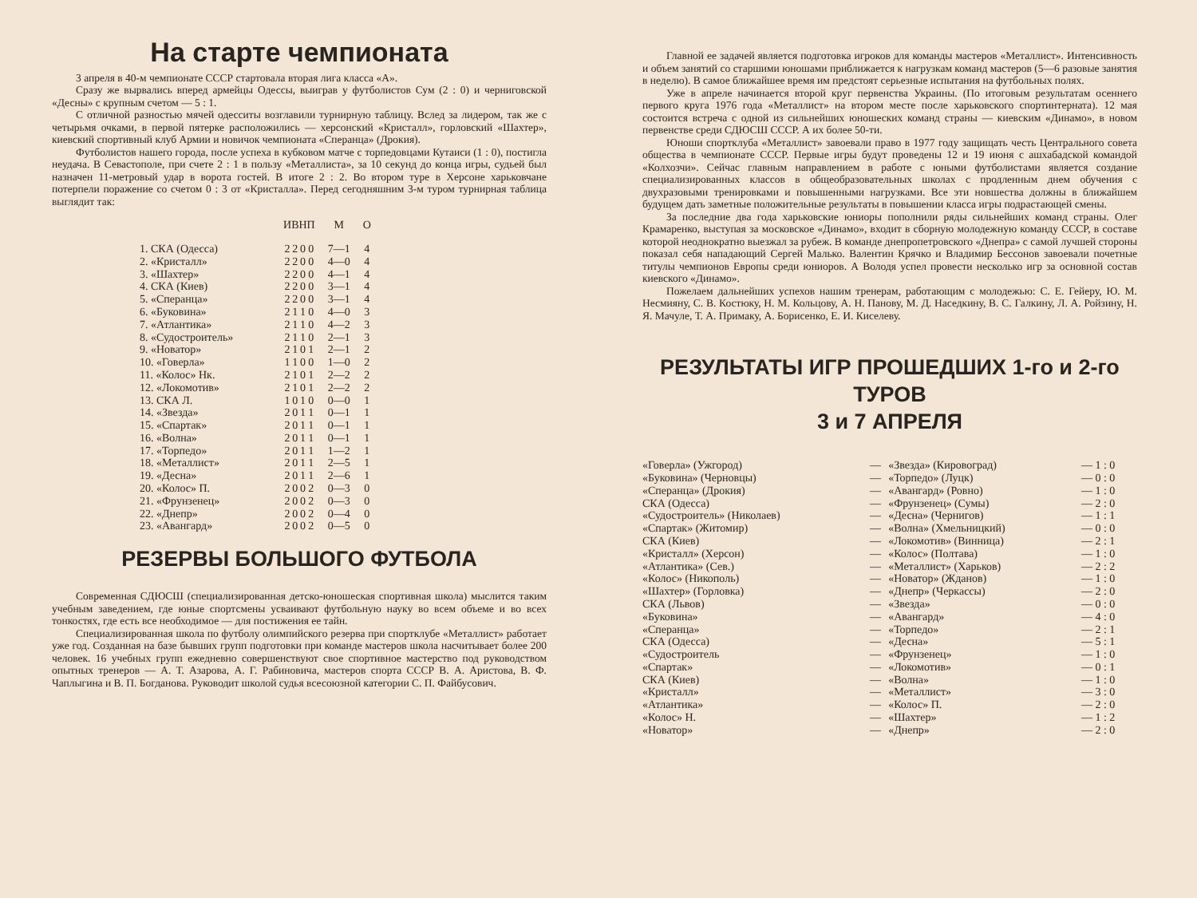На старте чемпионата
3 апреля в 40-м чемпионате СССР стартовала вторая лига класса «А».
Сразу же вырвались вперед армейцы Одессы, выиграв у футболистов Сум (2 : 0) и черниговской «Десны» с крупным счетом — 5 : 1.
С отличной разностью мячей одесситы возглавили турнирную таблицу. Вслед за лидером, так же с четырьмя очками, в первой пятерке расположились — херсонский «Кристалл», горловский «Шахтер», киевский спортивный клуб Армии и новичок чемпионата «Сперанца» (Дрокия).
Футболистов нашего города, после успеха в кубковом матче с торпедовцами Кутаиси (1 : 0), постигла неудача. В Севастополе, при счете 2 : 1 в пользу «Металлиста», за 10 секунд до конца игры, судьей был назначен 11-метровый удар в ворота гостей. В итоге 2 : 2. Во втором туре в Херсоне харьковчане потерпели поражение со счетом 0 : 3 от «Кристалла». Перед сегодняшним 3-м туром турнирная таблица выглядит так:
| | И | В | Н | П | М | О |
| --- | --- | --- | --- | --- | --- | --- |
| 1. СКА (Одесса) | 2 | 2 | 0 | 0 | 7—1 | 4 |
| 2. «Кристалл» | 2 | 2 | 0 | 0 | 4—0 | 4 |
| 3. «Шахтер» | 2 | 2 | 0 | 0 | 4—1 | 4 |
| 4. СКА (Киев) | 2 | 2 | 0 | 0 | 3—1 | 4 |
| 5. «Сперанца» | 2 | 2 | 0 | 0 | 3—1 | 4 |
| 6. «Буковина» | 2 | 1 | 1 | 0 | 4—0 | 3 |
| 7. «Атлантика» | 2 | 1 | 1 | 0 | 4—2 | 3 |
| 8. «Судостроитель» | 2 | 1 | 1 | 0 | 2—1 | 3 |
| 9. «Новатор» | 2 | 1 | 0 | 1 | 2—1 | 2 |
| 10. «Говерла» | 1 | 1 | 0 | 0 | 1—0 | 2 |
| 11. «Колос» Нк. | 2 | 1 | 0 | 1 | 2—2 | 2 |
| 12. «Локомотив» | 2 | 1 | 0 | 1 | 2—2 | 2 |
| 13. СКА Л. | 1 | 0 | 1 | 0 | 0—0 | 1 |
| 14. «Звезда» | 2 | 0 | 1 | 1 | 0—1 | 1 |
| 15. «Спартак» | 2 | 0 | 1 | 1 | 0—1 | 1 |
| 16. «Волна» | 2 | 0 | 1 | 1 | 0—1 | 1 |
| 17. «Торпедо» | 2 | 0 | 1 | 1 | 1—2 | 1 |
| 18. «Металлист» | 2 | 0 | 1 | 1 | 2—5 | 1 |
| 19. «Десна» | 2 | 0 | 1 | 1 | 2—6 | 1 |
| 20. «Колос» П. | 2 | 0 | 0 | 2 | 0—3 | 0 |
| 21. «Фрунзенец» | 2 | 0 | 0 | 2 | 0—3 | 0 |
| 22. «Днепр» | 2 | 0 | 0 | 2 | 0—4 | 0 |
| 23. «Авангард» | 2 | 0 | 0 | 2 | 0—5 | 0 |
РЕЗЕРВЫ БОЛЬШОГО ФУТБОЛА
Современная СДЮСШ (специализированная детско-юношеская спортивная школа) мыслится таким учебным заведением, где юные спортсмены усваивают футбольную науку во всем объеме и во всех тонкостях, где есть все необходимое — для постижения ее тайн.
Специализированная школа по футболу олимпийского резерва при спортклубе «Металлист» работает уже год. Созданная на базе бывших групп подготовки при команде мастеров школа насчитывает более 200 человек. 16 учебных групп ежедневно совершенствуют свое спортивное мастерство под руководством опытных тренеров — А. Т. Азарова, А. Г. Рабиновича, мастеров спорта СССР В. А. Аристова, В. Ф. Чаплыгина и В. П. Богданова. Руководит школой судья всесоюзной категории С. П. Файбусович.
Главной ее задачей является подготовка игроков для команды мастеров «Металлист». Интенсивность и объем занятий со старшими юношами приближается к нагрузкам команд мастеров (5—6 разовые занятия в неделю). В самое ближайшее время им предстоят серьезные испытания на футбольных полях.
Уже в апреле начинается второй круг первенства Украины. (По итоговым результатам осеннего первого круга 1976 года «Металлист» на втором месте после харьковского спортинтерната). 12 мая состоится встреча с одной из сильнейших юношеских команд страны — киевским «Динамо», в новом первенстве среди СДЮСШ СССР. А их более 50-ти.
Юноши спортклуба «Металлист» завоевали право в 1977 году защищать честь Центрального совета общества в чемпионате СССР. Первые игры будут проведены 12 и 19 июня с ашхабадской командой «Колхозчи». Сейчас главным направлением в работе с юными футболистами является создание специализированных классов в общеобразовательных школах с продленным днем обучения с двухразовыми тренировками и повышенными нагрузками. Все эти новшества должны в ближайшем будущем дать заметные положительные результаты в повышении класса игры подрастающей смены.
За последние два года харьковские юниоры пополнили ряды сильнейших команд страны. Олег Крамаренко, выступая за московское «Динамо», входит в сборную молодежную команду СССР, в составе которой неоднократно выезжал за рубеж. В команде днепропетровского «Днепра» с самой лучшей стороны показал себя нападающий Сергей Малько. Валентин Крячко и Владимир Бессонов завоевали почетные титулы чемпионов Европы среди юниоров. А Володя успел провести несколько игр за основной состав киевского «Динамо».
Пожелаем дальнейших успехов нашим тренерам, работающим с молодежью: С. Е. Гейеру, Ю. М. Несмияну, С. В. Костюку, Н. М. Кольцову, А. Н. Панову, М. Д. Наседкину, В. С. Галкину, Л. А. Ройзину, Н. Я. Мачуле, Т. А. Примаку, А. Борисенко, Е. И. Киселеву.
РЕЗУЛЬТАТЫ ИГР ПРОШЕДШИХ 1-го и 2-го ТУРОВ
3 и 7 АПРЕЛЯ
| «Говерла» (Ужгород) | — | «Звезда» (Кировоград) | — 1 : 0 |
| «Буковина» (Черновцы) | — | «Торпедо» (Луцк) | — 0 : 0 |
| «Сперанца» (Дрокия) | — | «Авангард» (Ровно) | — 1 : 0 |
| СКА (Одесса) | — | «Фрунзенец» (Сумы) | — 2 : 0 |
| «Судостроитель» (Николаев) | — | «Десна» (Чернигов) | — 1 : 1 |
| «Спартак» (Житомир) | — | «Волна» (Хмельницкий) | — 0 : 0 |
| СКА (Киев) | — | «Локомотив» (Винница) | — 2 : 1 |
| «Кристалл» (Херсон) | — | «Колос» (Полтава) | — 1 : 0 |
| «Атлантика» (Сев.) | — | «Металлист» (Харьков) | — 2 : 2 |
| «Колос» (Никополь) | — | «Новатор» (Жданов) | — 1 : 0 |
| «Шахтер» (Горловка) | — | «Днепр» (Черкассы) | — 2 : 0 |
| СКА (Львов) | — | «Звезда» | — 0 : 0 |
| «Буковина» | — | «Авангард» | — 4 : 0 |
| «Сперанца» | — | «Торпедо» | — 2 : 1 |
| СКА (Одесса) | — | «Десна» | — 5 : 1 |
| «Судостроитель | — | «Фрунзенец» | — 1 : 0 |
| «Спартак» | — | «Локомотив» | — 0 : 1 |
| СКА (Киев) | — | «Волна» | — 1 : 0 |
| «Кристалл» | — | «Металлист» | — 3 : 0 |
| «Атлантика» | — | «Колос» П. | — 2 : 0 |
| «Колос» Н. | — | «Шахтер» | — 1 : 2 |
| «Новатор» | — | «Днепр» | — 2 : 0 |